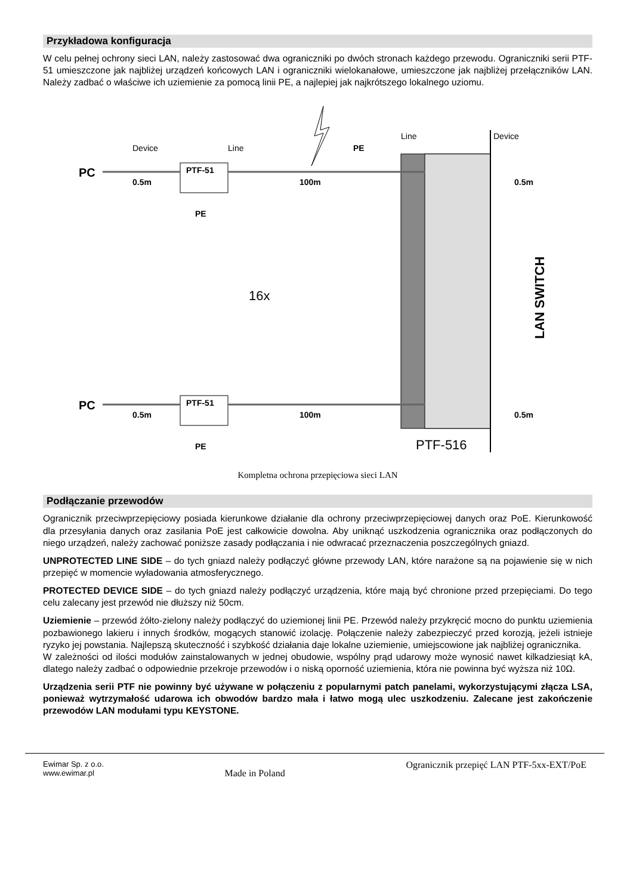Przykładowa konfiguracja
W celu pełnej ochrony sieci LAN, należy zastosować dwa ograniczniki po dwóch stronach każdego przewodu. Ograniczniki serii PTF-51 umieszczone jak najbliżej urządzeń końcowych LAN i ograniczniki wielokanałowe, umieszczone jak najbliżej przełączników LAN. Należy zadbać o właściwe ich uziemienie za pomocą linii PE, a najlepiej jak najkrótszego lokalnego uziomu.
PC
PC
PTF-51
PTF-51
Device
Line
Line
Device
PE
0.5m
100m
0.5m
0.5m
100m
0.5m
PE
PE
16x
PTF-516
LAN SWITCH
Kompletna ochrona przepięciowa sieci LAN
Podłączanie przewodów
Ogranicznik przeciwprzepięciowy posiada kierunkowe działanie dla ochrony przeciwprzepięciowej danych oraz PoE. Kierunkowość dla przesyłania danych oraz zasilania PoE jest całkowicie dowolna. Aby uniknąć uszkodzenia ogranicznika oraz podłączonych do niego urządzeń, należy zachować poniższe zasady podłączania i nie odwracać przeznaczenia poszczególnych gniazd.
UNPROTECTED LINE SIDE – do tych gniazd należy podłączyć główne przewody LAN, które narażone są na pojawienie się w nich przepięć w momencie wyładowania atmosferycznego.
PROTECTED DEVICE SIDE – do tych gniazd należy podłączyć urządzenia, które mają być chronione przed przepięciami. Do tego celu zalecany jest przewód nie dłuższy niż 50cm.
Uziemienie – przewód żółto-zielony należy podłączyć do uziemionej linii PE. Przewód należy przykręcić mocno do punktu uziemienia pozbawionego lakieru i innych środków, mogących stanowić izolację. Połączenie należy zabezpieczyć przed korozją, jeżeli istnieje ryzyko jej powstania. Najlepszą skuteczność i szybkość działania daje lokalne uziemienie, umiejscowione jak najbliżej ogranicznika.
W zależności od ilości modułów zainstalowanych w jednej obudowie, wspólny prąd udarowy może wynosić nawet kilkadziesiąt kA, dlatego należy zadbać o odpowiednie przekroje przewodów i o niską oporność uziemienia, która nie powinna być wyższa niż 10Ω.
Urządzenia serii PTF nie powinny być używane w połączeniu z popularnymi patch panelami, wykorzystującymi złącza LSA, ponieważ wytrzymałość udarowa ich obwodów bardzo mała i łatwo mogą ulec uszkodzeniu. Zalecane jest zakończenie przewodów LAN modułami typu KEYSTONE.
Ewimar Sp. z o.o.
www.ewimar.pl
Made in Poland
Ogranicznik przepięć LAN PTF-5xx-EXT/PoE